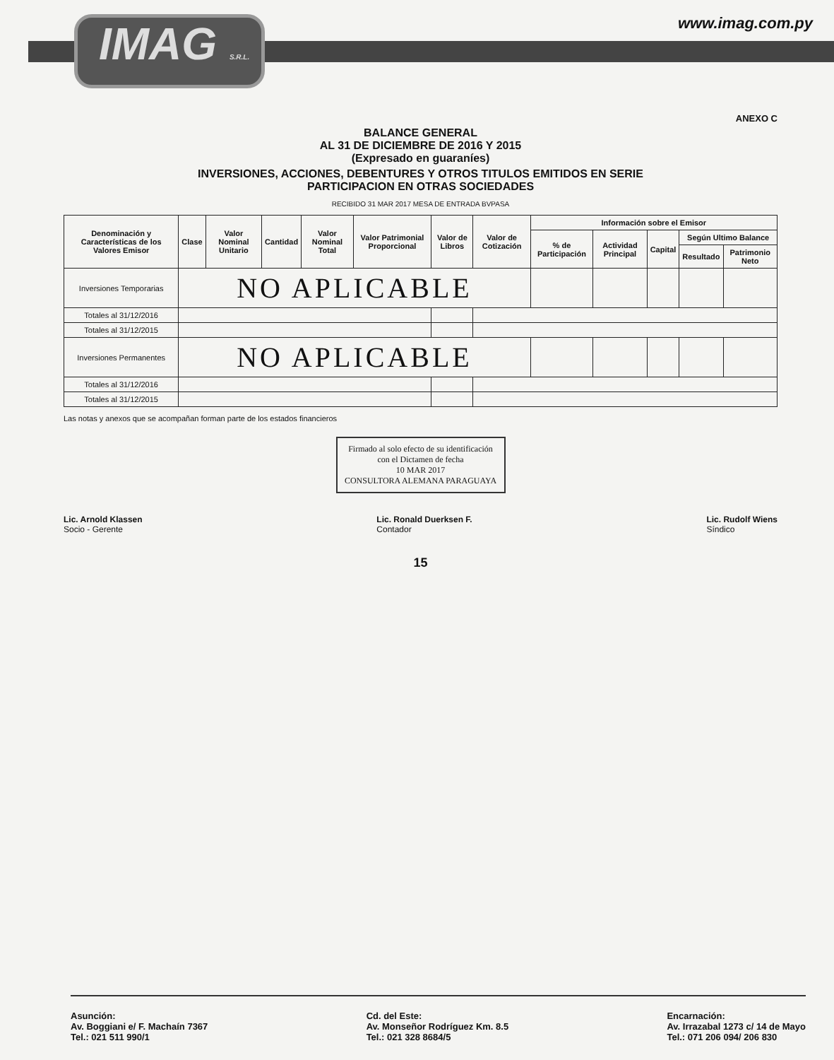IMAG S.R.L. www.imag.com.py
ANEXO C
BALANCE GENERAL
AL 31 DE DICIEMBRE DE 2016 Y 2015
(Expresado en guaraníes)
INVERSIONES, ACCIONES, DEBENTURES Y OTROS TITULOS EMITIDOS EN SERIE
PARTICIPACION EN OTRAS SOCIEDADES
RECIBIDO 31 MAR 2017 MESA DE ENTRADA BVPASA
| Denominación y Características de los Valores Emisor | Clase | Valor Nominal Unitario | Cantidad | Valor Nominal Total | Valor Patrimonial Proporcional | Valor de Libros | Valor de Cotización | Información sobre el Emisor | | | | |
| --- | --- | --- | --- | --- | --- | --- | --- | --- | --- | --- | --- | --- |
| | | | | | | | | % de Participación | Actividad Principal | Capital | Según Ultimo Balance | |
| | | | | | | | | | | | Resultado | Patrimonio Neto |
| Inversiones Temporarias | NO APLICABLE | | | | | | | | | | | |
| Totales al 31/12/2016 | | | | | | | | | | | | |
| Totales al 31/12/2015 | | | | | | | | | | | | |
| Inversiones Permanentes | NO APLICABLE | | | | | | | | | | | |
| Totales al 31/12/2016 | | | | | | | | | | | | |
| Totales al 31/12/2015 | | | | | | | | | | | | |
Las notas y anexos que se acompañan forman parte de los estados financieros
Firmado al solo efecto de su identificación con el Dictamen de fecha
10 MAR 2017
CONSULTORA ALEMANA PARAGUAYA
Lic. Arnold Klassen
Socio - Gerente
Lic. Ronald Duerksen F.
Contador
Lic. Rudolf Wiens
Síndico
15
Asunción:
Av. Boggiani e/ F. Machaín 7367
Tel.: 021 511 990/1
Cd. del Este:
Av. Monseñor Rodríguez Km. 8.5
Tel.: 021 328 8684/5
Encarnación:
Av. Irrazabal 1273 c/ 14 de Mayo
Tel.: 071 206 094/ 206 830